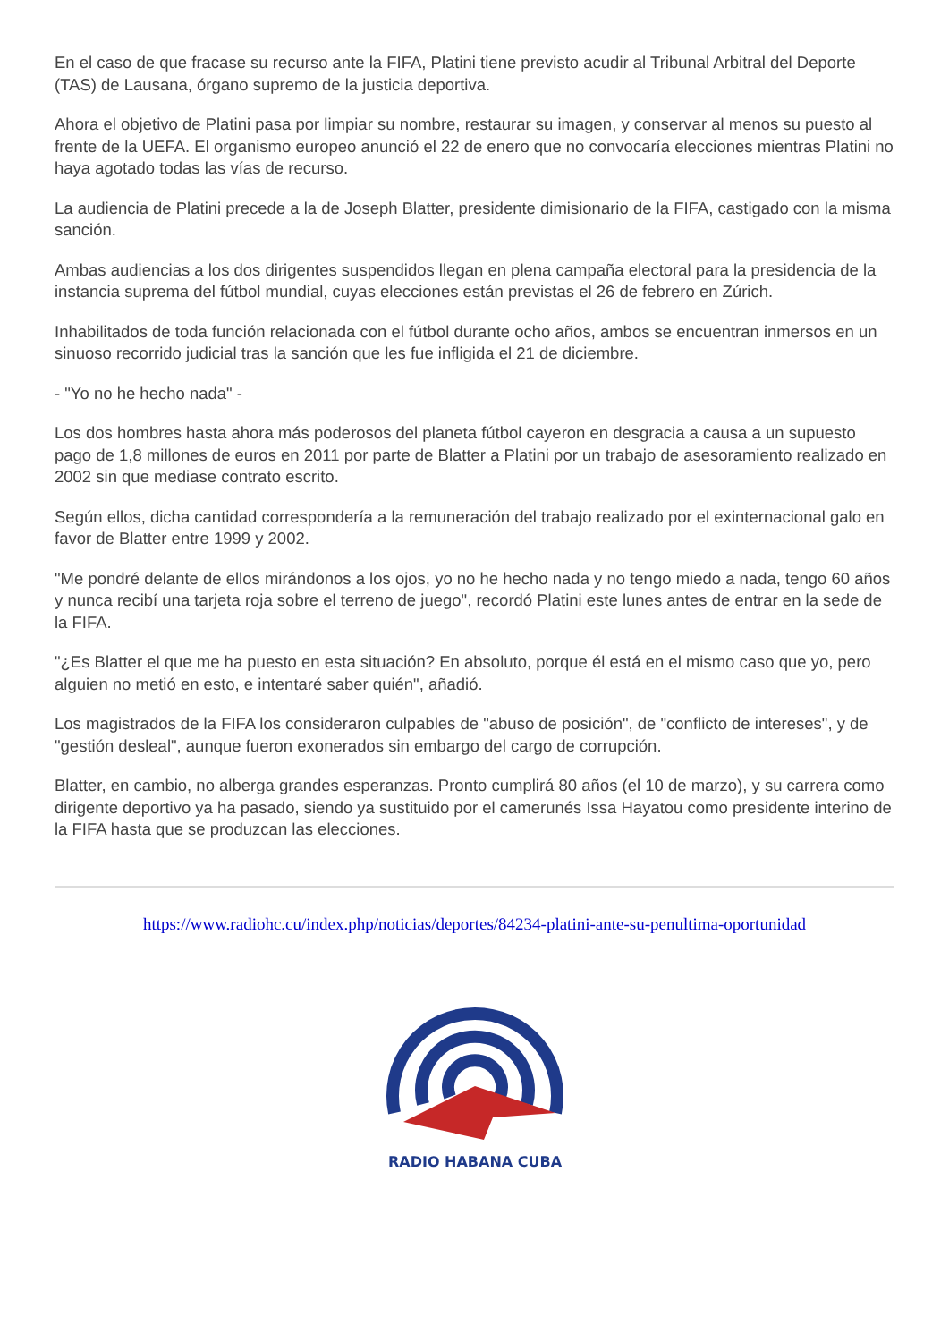En el caso de que fracase su recurso ante la FIFA, Platini tiene previsto acudir al Tribunal Arbitral del Deporte (TAS) de Lausana, órgano supremo de la justicia deportiva.
Ahora el objetivo de Platini pasa por limpiar su nombre, restaurar su imagen, y conservar al menos su puesto al frente de la UEFA. El organismo europeo anunció el 22 de enero que no convocaría elecciones mientras Platini no haya agotado todas las vías de recurso.
La audiencia de Platini precede a la de Joseph Blatter, presidente dimisionario de la FIFA, castigado con la misma sanción.
Ambas audiencias a los dos dirigentes suspendidos llegan en plena campaña electoral para la presidencia de la instancia suprema del fútbol mundial, cuyas elecciones están previstas el 26 de febrero en Zúrich.
Inhabilitados de toda función relacionada con el fútbol durante ocho años, ambos se encuentran inmersos en un sinuoso recorrido judicial tras la sanción que les fue infligida el 21 de diciembre.
- "Yo no he hecho nada" -
Los dos hombres hasta ahora más poderosos del planeta fútbol cayeron en desgracia a causa a un supuesto pago de 1,8 millones de euros en 2011 por parte de Blatter a Platini por un trabajo de asesoramiento realizado en 2002 sin que mediase contrato escrito.
Según ellos, dicha cantidad correspondería a la remuneración del trabajo realizado por el exinternacional galo en favor de Blatter entre 1999 y 2002.
"Me pondré delante de ellos mirándonos a los ojos, yo no he hecho nada y no tengo miedo a nada, tengo 60 años y nunca recibí una tarjeta roja sobre el terreno de juego", recordó Platini este lunes antes de entrar en la sede de la FIFA.
"¿Es Blatter el que me ha puesto en esta situación? En absoluto, porque él está en el mismo caso que yo, pero alguien no metió en esto, e intentaré saber quién", añadió.
Los magistrados de la FIFA los consideraron culpables de "abuso de posición", de "conflicto de intereses", y de "gestión desleal", aunque fueron exonerados sin embargo del cargo de corrupción.
Blatter, en cambio, no alberga grandes esperanzas. Pronto cumplirá 80 años (el 10 de marzo), y su carrera como dirigente deportivo ya ha pasado, siendo ya sustituido por el camerunés Issa Hayatou como presidente interino de la FIFA hasta que se produzcan las elecciones.
https://www.radiohc.cu/index.php/noticias/deportes/84234-platini-ante-su-penultima-oportunidad
RADIO HABANA CUBA